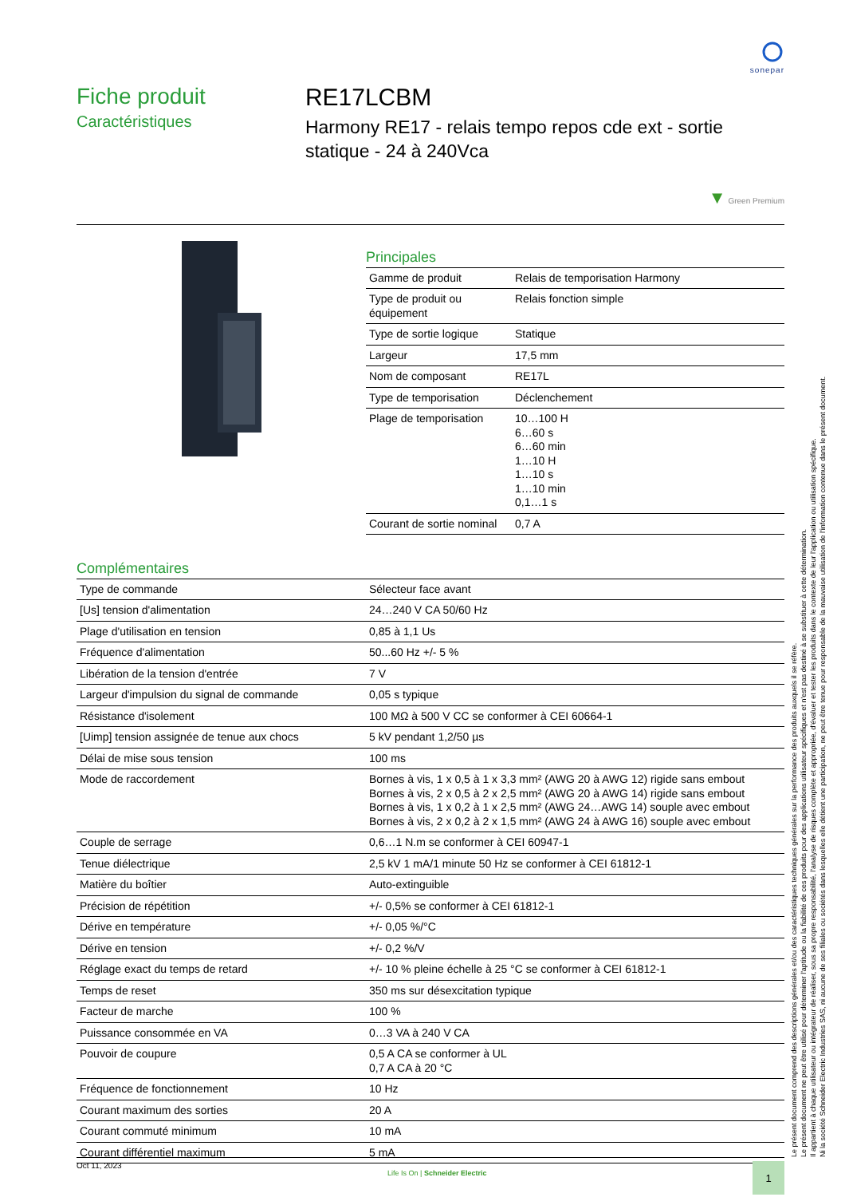sonepar
Fiche produit
Caractéristiques
RE17LCBM
Harmony RE17 - relais tempo repos cde ext - sortie statique - 24 à 240Vca
▼ Green Premium
Principales
| Gamme de produit | Relais de temporisation Harmony |
| Type de produit ou équipement | Relais fonction simple |
| Type de sortie logique | Statique |
| Largeur | 17,5 mm |
| Nom de composant | RE17L |
| Type de temporisation | Déclenchement |
| Plage de temporisation | 10…100 H 6…60 s 6…60 min 1…10 H 1…10 s 1…10 min 0,1…1 s |
| Courant de sortie nominal | 0,7 A |
Complémentaires
| Type de commande | Sélecteur face avant |
| [Us] tension d'alimentation | 24…240 V CA 50/60 Hz |
| Plage d'utilisation en tension | 0,85 à 1,1 Us |
| Fréquence d'alimentation | 50...60 Hz +/- 5 % |
| Libération de la tension d'entrée | 7 V |
| Largeur d'impulsion du signal de commande | 0,05 s typique |
| Résistance d'isolement | 100 MΩ à 500 V CC se conformer à CEI 60664-1 |
| [Uimp] tension assignée de tenue aux chocs | 5 kV pendant 1,2/50 µs |
| Délai de mise sous tension | 100 ms |
| Mode de raccordement | Bornes à vis, 1 x 0,5 à 1 x 3,3 mm² (AWG 20 à AWG 12) rigide sans embout Bornes à vis, 2 x 0,5 à 2 x 2,5 mm² (AWG 20 à AWG 14) rigide sans embout Bornes à vis, 1 x 0,2 à 1 x 2,5 mm² (AWG 24…AWG 14) souple avec embout Bornes à vis, 2 x 0,2 à 2 x 1,5 mm² (AWG 24 à AWG 16) souple avec embout |
| Couple de serrage | 0,6…1 N.m se conformer à CEI 60947-1 |
| Tenue diélectrique | 2,5 kV 1 mA/1 minute 50 Hz se conformer à CEI 61812-1 |
| Matière du boîtier | Auto-extinguible |
| Précision de répétition | +/- 0,5% se conformer à CEI 61812-1 |
| Dérive en température | +/- 0,05 %/°C |
| Dérive en tension | +/- 0,2 %/V |
| Réglage exact du temps de retard | +/- 10 % pleine échelle à 25 °C se conformer à CEI 61812-1 |
| Temps de reset | 350 ms sur désexcitation typique |
| Facteur de marche | 100 % |
| Puissance consommée en VA | 0…3 VA à 240 V CA |
| Pouvoir de coupure | 0,5 A CA se conformer à UL 0,7 A CA à 20 °C |
| Fréquence de fonctionnement | 10 Hz |
| Courant maximum des sorties | 20 A |
| Courant commuté minimum | 10 mA |
| Courant différentiel maximum | 5 mA |
Le présent document comprend des descriptions générales et/ou des caractéristiques techniques générales sur la performance des produits auxquels il se réfère.
Le présent document ne peut être utilisé pour déterminer l'aptitude ou la fiabilité de ces produits pour des applications utilisateur spécifiques et n'est pas destiné à se substituer à cette détermination.
Il appartient à chaque utilisateur ou intégrateur de réaliser, sous sa propre responsabilité, l'analyse de risques complète et appropriée, d'évaluer et tester les produits dans le contexte de leur l'application ou utilisation spécifique.
Ni la société Schneider Electric Industries SAS, ni aucune de ses filiales ou sociétés dans lesquelles elle détient une participation, ne peut être tenue pour responsable de la mauvaise utilisation de l'information contenue dans le présent document.
Oct 11, 2023 Life Is On | Schneider Electric 1